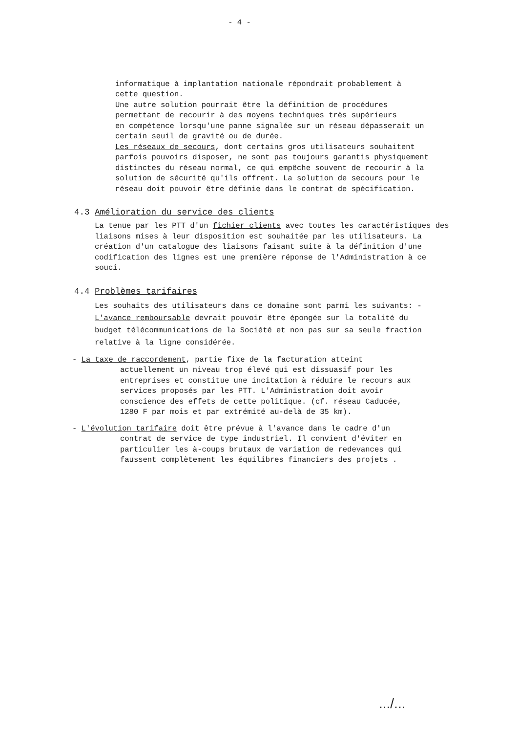- 4 -
informatique à implantation nationale répondrait probablement à
cette question.
Une autre solution pourrait être la définition de procédures
permettant de recourir à des moyens techniques très supérieurs
en compétence lorsqu'une panne signalée sur un réseau dépasserait un
certain seuil de gravité ou de durée.
Les réseaux de secours, dont certains gros utilisateurs souhaitent
parfois pouvoirs disposer, ne sont pas toujours garantis physiquement
distinctes du réseau normal, ce qui empêche souvent de recourir à la
solution de sécurité qu'ils offrent. La solution de secours pour le
réseau doit pouvoir être définie dans le contrat de spécification.
4.3 Amélioration du service des clients
La tenue par les PTT d'un fichier clients avec toutes les caractéristiques des
liaisons mises à leur disposition est souhaitée par les utilisateurs. La
création d'un catalogue des liaisons faisant suite à la définition d'une
codification des lignes est une première réponse de l'Administration à ce
souci.
4.4 Problèmes tarifaires
Les souhaits des utilisateurs dans ce domaine sont parmi les suivants: -
L'avance remboursable devrait pouvoir être épongée sur la totalité du
budget télécommunications de la Société et non pas sur sa seule fraction
relative à la ligne considérée.
- La taxe de raccordement, partie fixe de la facturation atteint
actuellement un niveau trop élevé qui est dissuasif pour les
entreprises et constitue une incitation à réduire le recours aux
services proposés par les PTT. L'Administration doit avoir
conscience des effets de cette politique. (cf. réseau Caducée,
1280 F par mois et par extrémité au-delà de 35 km).
- L'évolution tarifaire doit être prévue à l'avance dans le cadre d'un
contrat de service de type industriel. Il convient d'éviter en
particulier les à-coups brutaux de variation de redevances qui
faussent complètement les équilibres financiers des projets .
.../...